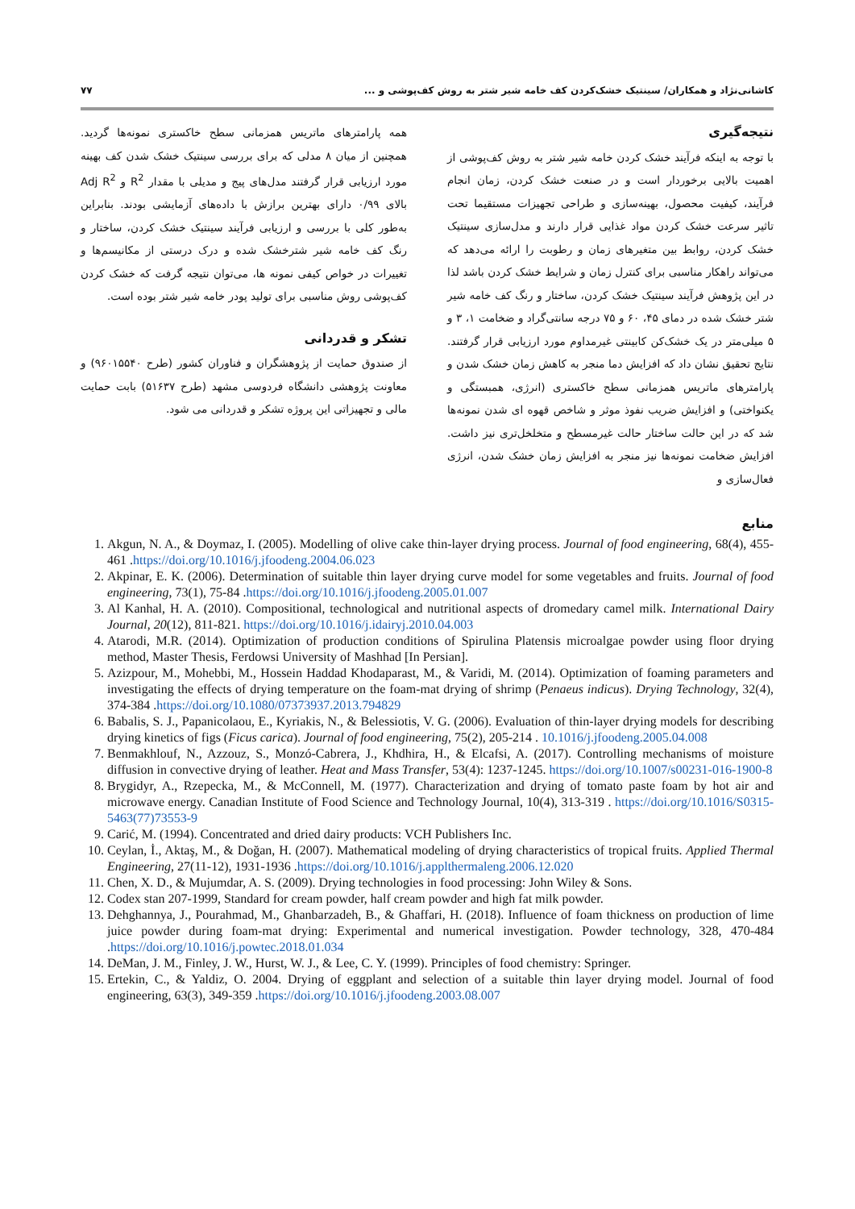کاشانی‌نژاد و همکاران/ سینتیک خشک‌کردن کف خامه شیر شتر به روش کف‌پوشی و ... ۷۷
نتیجه‌گیری
با توجه به اینکه فرآیند خشک کردن خامه شیر شتر به روش کف‌پوشی از اهمیت بالایی برخوردار است و در صنعت خشک کردن، زمان انجام فرآیند، کیفیت محصول، بهینه‌سازی و طراحی تجهیزات مستقیما تحت تاثیر سرعت خشک کردن مواد غذایی قرار دارند و مدل‌سازی سینتیک خشک کردن، روابط بین متغیرهای زمان و رطوبت را ارائه می‌دهد که می‌تواند راهکار مناسبی برای کنترل زمان و شرایط خشک کردن باشد لذا در این پژوهش فرآیند سینتیک خشک کردن، ساختار و رنگ کف خامه شیر شتر خشک شده در دمای ۴۵، ۶۰ و ۷۵ درجه سانتی‌گراد و ضخامت ۱، ۳ و ۵ میلی‌متر در یک خشک‌کن کابینتی غیرمداوم مورد ارزیابی قرار گرفتند. نتایج تحقیق نشان داد که افزایش دما منجر به کاهش زمان خشک شدن و پارامترهای ماتریس همزمانی سطح خاکستری (انرژی، همبستگی و یکنواختی) و افزایش ضریب نفوذ موثر و شاخص قهوه ای شدن نمونه‌ها شد که در این حالت ساختار حالت غیرمسطح و متخلخل‌تری نیز داشت. افزایش ضخامت نمونه‌ها نیز منجر به افزایش زمان خشک شدن، انرژی فعال‌سازی و
همه پارامترهای ماتریس همزمانی سطح خاکستری نمونه‌ها گردید. همچنین از میان ۸ مدلی که برای بررسی سینتیک خشک شدن کف بهینه مورد ارزیابی قرار گرفتند مدل‌های پیج و مدیلی با مقدار R<sup>2</sup> و Adj R<sup>2</sup> بالای ۰/۹۹ دارای بهترین برازش با داده‌های آزمایشی بودند. بنابراین به‌طور کلی با بررسی و ارزیابی فرآیند سینتیک خشک کردن، ساختار و رنگ کف خامه شیر شترخشک شده و درک درستی از مکانیسم‌ها و تغییرات در خواص کیفی نمونه ها، می‌توان نتیجه گرفت که خشک کردن کف‌پوشی روش مناسبی برای تولید پودر خامه شیر شتر بوده است.
تشکر و قدردانی
از صندوق حمایت از پژوهشگران و فناوران کشور (طرح ۹۶۰۱۵۵۴۰) و معاونت پژوهشی دانشگاه فردوسی مشهد (طرح ۵۱۶۳۷) بابت حمایت مالی و تجهیزاتی این پروژه تشکر و قدردانی می شود.
منابع
1. Akgun, N. A., & Doymaz, I. (2005). Modelling of olive cake thin-layer drying process. Journal of food engineering, 68(4), 455-461 .https://doi.org/10.1016/j.jfoodeng.2004.06.023
2. Akpinar, E. K. (2006). Determination of suitable thin layer drying curve model for some vegetables and fruits. Journal of food engineering, 73(1), 75-84 .https://doi.org/10.1016/j.jfoodeng.2005.01.007
3. Al Kanhal, H. A. (2010). Compositional, technological and nutritional aspects of dromedary camel milk. International Dairy Journal, 20(12), 811-821. https://doi.org/10.1016/j.idairyj.2010.04.003
4. Atarodi, M.R. (2014). Optimization of production conditions of Spirulina Platensis microalgae powder using floor drying method, Master Thesis, Ferdowsi University of Mashhad [In Persian].
5. Azizpour, M., Mohebbi, M., Hossein Haddad Khodaparast, M., & Varidi, M. (2014). Optimization of foaming parameters and investigating the effects of drying temperature on the foam-mat drying of shrimp (Penaeus indicus). Drying Technology, 32(4), 374-384 .https://doi.org/10.1080/07373937.2013.794829
6. Babalis, S. J., Papanicolaou, E., Kyriakis, N., & Belessiotis, V. G. (2006). Evaluation of thin-layer drying models for describing drying kinetics of figs (Ficus carica). Journal of food engineering, 75(2), 205-214 . 10.1016/j.jfoodeng.2005.04.008
7. Benmakhlouf, N., Azzouz, S., Monzó-Cabrera, J., Khdhira, H., & Elcafsi, A. (2017). Controlling mechanisms of moisture diffusion in convective drying of leather. Heat and Mass Transfer, 53(4): 1237-1245. https://doi.org/10.1007/s00231-016-1900-8
8. Brygidyr, A., Rzepecka, M., & McConnell, M. (1977). Characterization and drying of tomato paste foam by hot air and microwave energy. Canadian Institute of Food Science and Technology Journal, 10(4), 313-319 . https://doi.org/10.1016/S0315-5463(77)73553-9
9. Carić, M. (1994). Concentrated and dried dairy products: VCH Publishers Inc.
10. Ceylan, İ., Aktaş, M., & Doğan, H. (2007). Mathematical modeling of drying characteristics of tropical fruits. Applied Thermal Engineering, 27(11-12), 1931-1936 .https://doi.org/10.1016/j.applthermaleng.2006.12.020
11. Chen, X. D., & Mujumdar, A. S. (2009). Drying technologies in food processing: John Wiley & Sons.
12. Codex stan 207-1999, Standard for cream powder, half cream powder and high fat milk powder.
13. Dehghannya, J., Pourahmad, M., Ghanbarzadeh, B., & Ghaffari, H. (2018). Influence of foam thickness on production of lime juice powder during foam-mat drying: Experimental and numerical investigation. Powder technology, 328, 470-484 .https://doi.org/10.1016/j.powtec.2018.01.034
14. DeMan, J. M., Finley, J. W., Hurst, W. J., & Lee, C. Y. (1999). Principles of food chemistry: Springer.
15. Ertekin, C., & Yaldiz, O. 2004. Drying of eggplant and selection of a suitable thin layer drying model. Journal of food engineering, 63(3), 349-359 .https://doi.org/10.1016/j.jfoodeng.2003.08.007